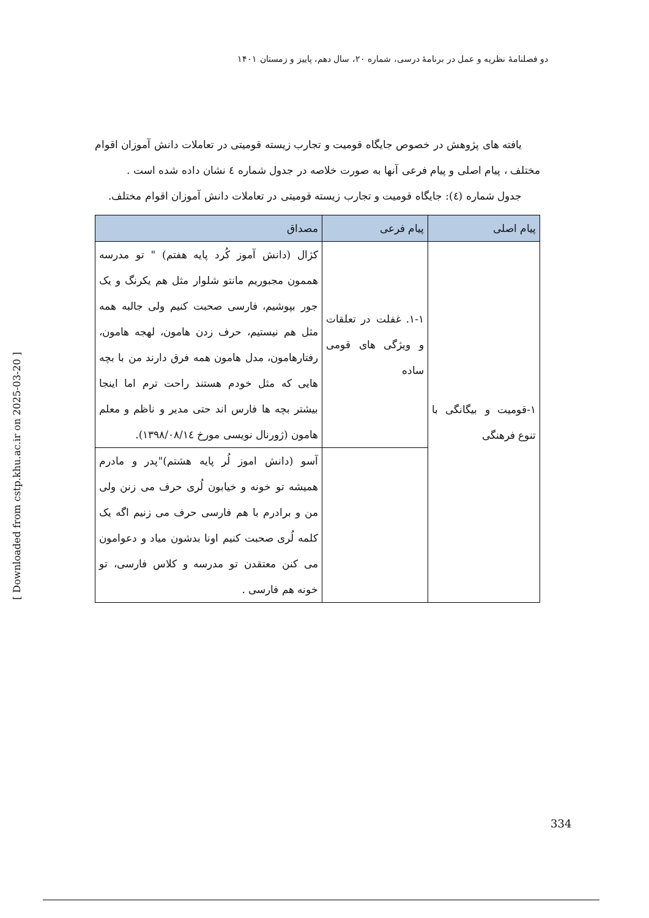دو فصلنامهٔ نظریه و عمل در برنامهٔ درسی، شماره ۲۰، سال دهم، پاییز و زمستان ۱۴۰۱
یافته های پژوهش در خصوص جایگاه قومیت و تجارب زیسته قومیتی در تعاملات دانش آموزان اقوام مختلف ، پیام اصلی و پیام فرعی آنها به صورت خلاصه در جدول شماره ٤ نشان داده شده است .
جدول شماره (٤): جایگاه قومیت و تجارب زیسته قومیتی در تعاملات دانش آموزان اقوام مختلف.
| پیام اصلی | پیام فرعی | مصداق |
| --- | --- | --- |
| ١-قومیت و بیگانگی با تنوع فرهنگی | ١-١. غفلت در تعلقات و ویژگی های قومی ساده | کژال (دانش آموز کُرد پایه هفتم) " تو مدرسه هممون مجبوریم مانتو شلوار مثل هم یکرنگ و یک جور بپوشیم، فارسی صحبت کنیم ولی جالبه همه مثل هم نیستیم، حرف زدن هامون، لهجه هامون، رفتارهامون، مدل هامون همه فرق دارند من با بچه هایی که مثل خودم هستند راحت ترم اما اینجا بیشتر بچه ها فارس اند حتی مدیر و ناظم و معلم هامون (ژورنال نویسی مورخ ١٣٩٨/٠٨/١٤). |
| | | آسو (دانش اموز لُر پایه هشتم)"پدر و مادرم همیشه تو خونه و خیابون لُری حرف می زنن ولی من و برادرم با هم فارسی حرف می زنیم اگه یک کلمه لُری صحبت کنیم اونا بدشون میاد و دعوامون می کنن معتقدن تو مدرسه و کلاس فارسی، تو خونه هم فارسی . |
[ Downloaded from cstp.khu.ac.ir on 2025-03-20 ]
334